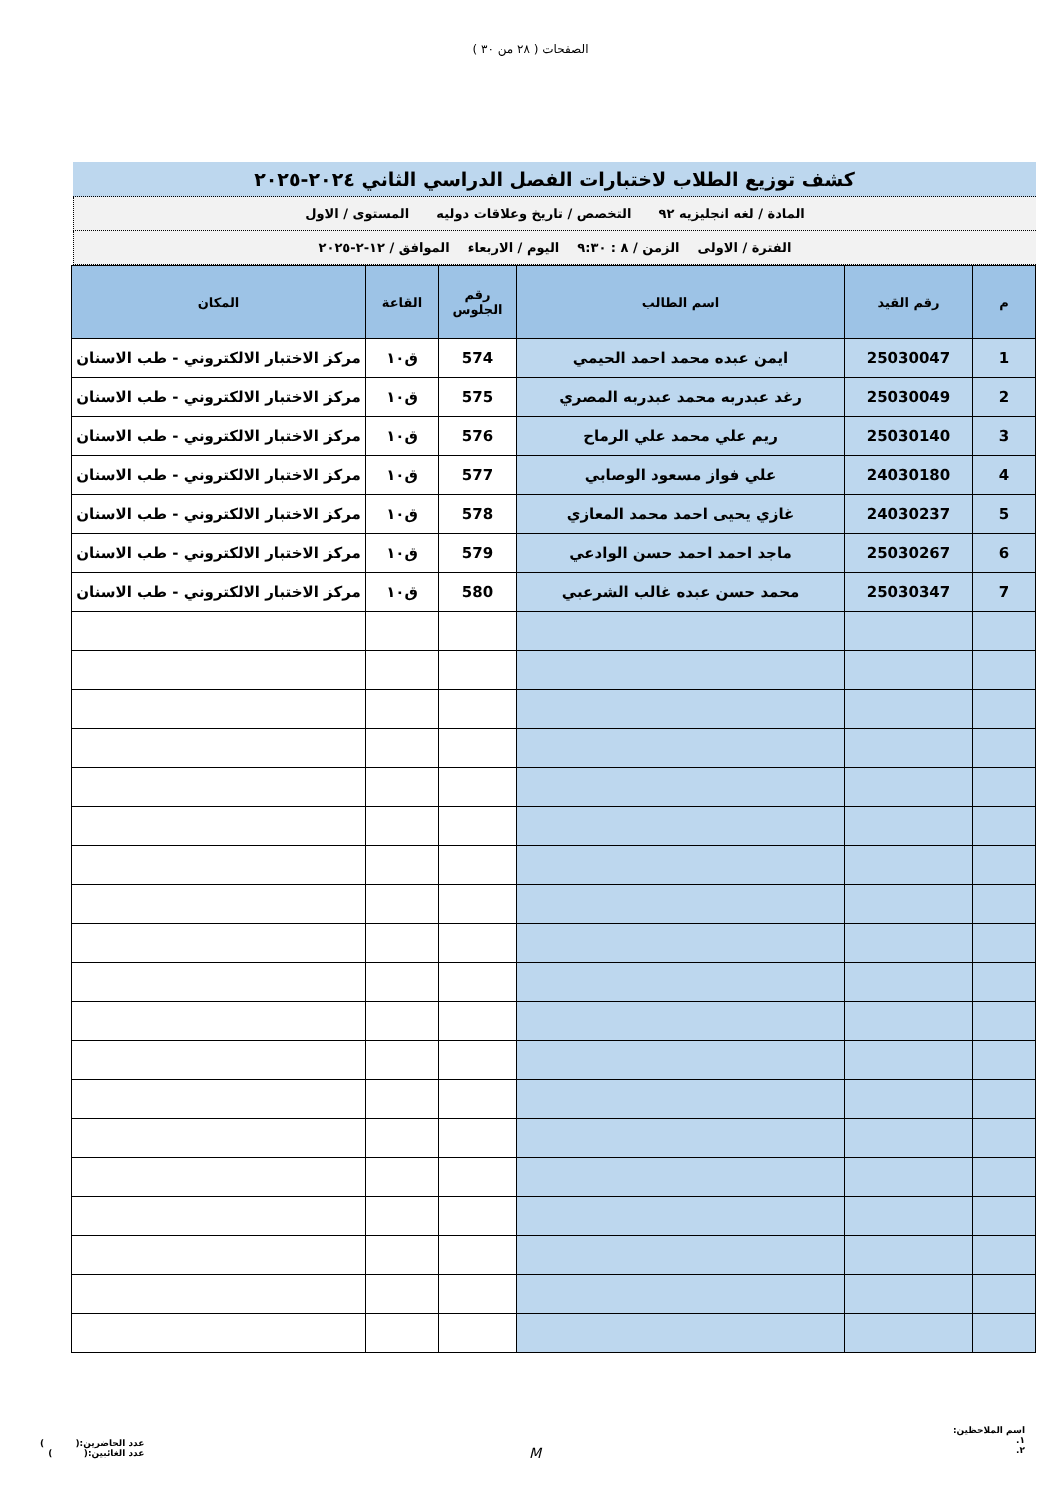الصفحات ( ٢٨ من ٣٠ )
كشف توزيع الطلاب لاختبارات الفصل الدراسي الثاني ٢٠٢٤-٢٠٢٥
المادة / لغه انجليزيه ٩٢ التخصص / تاريخ وعلاقات دوليه المستوى / الاول
الفترة / الاولى الزمن / ٨ : ٩:٣٠ اليوم / الاربعاء الموافق / ١٢-٢-٢٠٢٥
| م | رقم القيد | اسم الطالب | رقم الجلوس | القاعة | المكان |
| --- | --- | --- | --- | --- | --- |
| 1 | 25030047 | ايمن عبده محمد احمد الحيمي | 574 | ق١٠ | مركز الاختبار الالكتروني - طب الاسنان |
| 2 | 25030049 | رغد عبدربه محمد عبدربه المصري | 575 | ق١٠ | مركز الاختبار الالكتروني - طب الاسنان |
| 3 | 25030140 | ريم علي محمد علي الرماح | 576 | ق١٠ | مركز الاختبار الالكتروني - طب الاسنان |
| 4 | 24030180 | علي فواز مسعود الوصابي | 577 | ق١٠ | مركز الاختبار الالكتروني - طب الاسنان |
| 5 | 24030237 | غازي يحيى احمد محمد المعازي | 578 | ق١٠ | مركز الاختبار الالكتروني - طب الاسنان |
| 6 | 25030267 | ماجد احمد احمد حسن الوادعي | 579 | ق١٠ | مركز الاختبار الالكتروني - طب الاسنان |
| 7 | 25030347 | محمد حسن عبده غالب الشرعبي | 580 | ق١٠ | مركز الاختبار الالكتروني - طب الاسنان |
اسم الملاحظين:
١.
٢.
M
عدد الحاضرين:( )
عدد الغائبين:( )